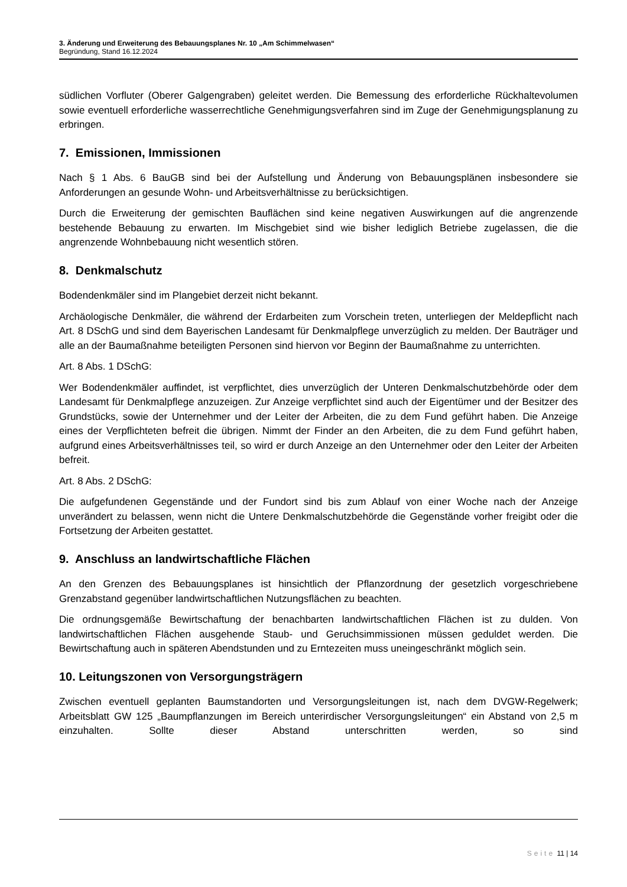3. Änderung und Erweiterung des Bebauungsplanes Nr. 10 „Am Schimmelwasen“
Begründung, Stand 16.12.2024
südlichen Vorfluter (Oberer Galgengraben) geleitet werden. Die Bemessung des erforderliche Rückhaltevolumen sowie eventuell erforderliche wasserrechtliche Genehmigungsverfahren sind im Zuge der Genehmigungsplanung zu erbringen.
7. Emissionen, Immissionen
Nach § 1 Abs. 6 BauGB sind bei der Aufstellung und Änderung von Bebauungsplänen insbesondere sie Anforderungen an gesunde Wohn- und Arbeitsverhältnisse zu berücksichtigen.
Durch die Erweiterung der gemischten Bauflächen sind keine negativen Auswirkungen auf die angrenzende bestehende Bebauung zu erwarten. Im Mischgebiet sind wie bisher lediglich Betriebe zugelassen, die die angrenzende Wohnbebauung nicht wesentlich stören.
8. Denkmalschutz
Bodendenkmäler sind im Plangebiet derzeit nicht bekannt.
Archäologische Denkmäler, die während der Erdarbeiten zum Vorschein treten, unterliegen der Meldepflicht nach Art. 8 DSchG und sind dem Bayerischen Landesamt für Denkmalpflege unverzüglich zu melden. Der Bauträger und alle an der Baumaßnahme beteiligten Personen sind hiervon vor Beginn der Baumaßnahme zu unterrichten.
Art. 8 Abs. 1 DSchG:
Wer Bodendenkmäler auffindet, ist verpflichtet, dies unverzüglich der Unteren Denkmalschutzbehörde oder dem Landesamt für Denkmalpflege anzuzeigen. Zur Anzeige verpflichtet sind auch der Eigentümer und der Besitzer des Grundstücks, sowie der Unternehmer und der Leiter der Arbeiten, die zu dem Fund geführt haben. Die Anzeige eines der Verpflichteten befreit die übrigen. Nimmt der Finder an den Arbeiten, die zu dem Fund geführt haben, aufgrund eines Arbeitsverhältnisses teil, so wird er durch Anzeige an den Unternehmer oder den Leiter der Arbeiten befreit.
Art. 8 Abs. 2 DSchG:
Die aufgefundenen Gegenstände und der Fundort sind bis zum Ablauf von einer Woche nach der Anzeige unverändert zu belassen, wenn nicht die Untere Denkmalschutzbehörde die Gegenstände vorher freigibt oder die Fortsetzung der Arbeiten gestattet.
9. Anschluss an landwirtschaftliche Flächen
An den Grenzen des Bebauungsplanes ist hinsichtlich der Pflanzordnung der gesetzlich vorgeschriebene Grenzabstand gegenüber landwirtschaftlichen Nutzungsflächen zu beachten.
Die ordnungsgemäße Bewirtschaftung der benachbarten landwirtschaftlichen Flächen ist zu dulden. Von landwirtschaftlichen Flächen ausgehende Staub- und Geruchsimmissionen müssen geduldet werden. Die Bewirtschaftung auch in späteren Abendstunden und zu Erntezeiten muss uneingeschränkt möglich sein.
10. Leitungszonen von Versorgungsträgern
Zwischen eventuell geplanten Baumstandorten und Versorgungsleitungen ist, nach dem DVGW-Regelwerk; Arbeitsblatt GW 125 „Baumpflanzungen im Bereich unterirdischer Versorgungsleitungen“ ein Abstand von 2,5 m einzuhalten. Sollte dieser Abstand unterschritten werden, so sind
Seite 11 | 14